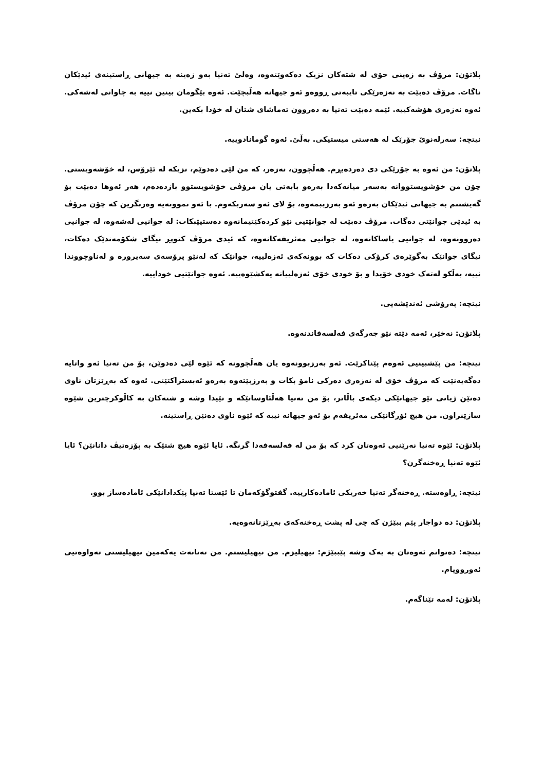پلاتۆن: مرۆڤ بە زەینی خۆی لە شتەکان نزیک دەکەوێتەوە، وەلێ تەنیا بەو زەینە بە جیهانی ڕاستینەی ئیدێکان ناگات. مرۆڤ دەبێت بە نەزەرێکی تایبەتی ڕووەو ئەو جیهانە هەڵبچێت. ئەوە بێگومان بینین نییە بە چاوانی لەشەکی. ئەوە نەزەری هۆشەکییە. ئێمە دەبێت تەنیا بە دەروون تەماشای شتان لە خۆدا بکەین.
نیتچە: سەرلەنوێ جۆرێک لە هەستی میستیکی. بەڵێ. ئەوە گومانادوییە.
پلاتۆن: من ئەوە بە جۆرێکی دی دەردەبڕم. هەڵچوون، نەزەر، کە من لێی دەدوێم، نزیکە لە ئێرۆس، لە خۆشەویستی. چۆن من خۆشویستووانە بەسەر میانەکەدا بەرەو بابەتی یان مرۆڤی خۆشویستوو بازدەدەم، هەر ئەوها دەبێت بۆ گەیشتنم بە جیهانی ئیدێکان بەرەو ئەو بەرزببمەوە، بۆ لای ئەو سەربکەوم. با ئەو نموونەیە وەربگرین کە چۆن مرۆڤ بە ئیدێی جوانێتی دەگات. مرۆڤ دەبێت لە جوانێتیی نێو کردەکێتیمانەوە دەستپێبکات: لە جوانیی لەشەوە، لە جوانیی دەروونەوە، لە جوانیی یاساکانەوە، لە جوانیی مەئریفەکانەوە، کە ئیدی مرۆڤ کتوپڕ نیگای شکۆمەندێک دەکات، نیگای جوانێک بەگوێرەی کرۆکی دەکات کە بوونەکەی ئەزەلییە، جوانێک کە لەنێو پرۆسەی سەیرورە و لەناوچووندا نییە، بەڵکو لەتەک خودی خۆیدا و بۆ خودی خۆی ئەزەلییانە یەکشێوەییە. ئەوە جوانێتیی خوداییە.
نیتچە: پەرۆشی ئەندێشەیی.
پلاتۆن: نەخێر، ئەمە دێتە نێو جەرگەی فەلسەفاندنەوە.
نیتچە: من پێشبینیی ئەوەم پێناکرێت. ئەو بەرزبوونەوە یان هەڵچوونە کە ئێوە لێی دەدوێن، بۆ من تەنیا ئەو واتایە دەگەیەنێت کە مرۆڤ خۆی لە نەزەری دەرکی نامۆ بکات و بەرزبێتەوە بەرەو ئەبستراکتێتی. ئەوە کە بەڕێزتان ناوی دەنێن ژیانی نێو جیهانێکی دیکەی باڵاتر، بۆ من تەنیا هەڵئاوسانێکە و تێیدا وشە و شتەکان بە کاڵوکرچترین شێوە سازێنراون. من هیچ ئۆرگانێکی مەئریفەم بۆ ئەو جیهانە نییە کە ئێوە ناوی دەنێن ڕاستینە.
پلاتۆن: ئێوە تەنیا نەرێنیی ئەوەتان کرد کە بۆ من لە فەلسەفەدا گرنگە. ئایا ئێوە هیچ شتێک بە پۆزەتیڤ دانانێن؟ ئایا ئێوە تەنیا ڕەخنەگرن؟
نیتچە: ڕاوەستە. ڕەخنەگر تەنیا خەریکی ئامادەکارییە. گفتوگۆکەمان تا ئێستا تەنیا پێکدادانێکی ئامادەساز بوو.
پلاتۆن: دە دواجار پێم ببێژن کە چی لە پشت ڕەخنەکەی بەڕێزتانەوەیە.
نیتچە: دەتوانم ئەوەتان بە یەک وشە پێببێژم: نیهیلیزم. من نیهیلیستم. من تەنانەت یەکەمین نیهیلیستی تەواوەتیی ئەورووپام.
پلاتۆن: لەمە تێناگەم.